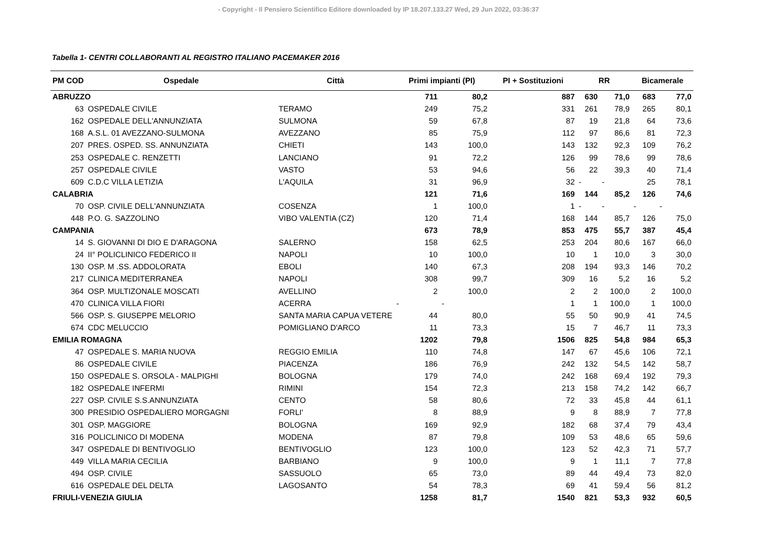- Copyright - Il Pensiero Scientifico Editore downloaded by IP 18.207.133.27 Wed, 29 Jun 2022, 03:36:37
Tabella 1- CENTRI COLLABORANTI AL REGISTRO ITALIANO PACEMAKER 2016
| PM COD | Ospedale | Città | Primi impianti (PI) | | PI + Sostituzioni | RR | | Bicamerale | |
| --- | --- | --- | --- | --- | --- | --- | --- | --- | --- |
| ABRUZZO | | | 711 | 80,2 | 887 | 630 | 71,0 | 683 | 77,0 |
| 63 | OSPEDALE CIVILE | TERAMO | 249 | 75,2 | 331 | 261 | 78,9 | 265 | 80,1 |
| 162 | OSPEDALE DELL'ANNUNZIATA | SULMONA | 59 | 67,8 | 87 | 19 | 21,8 | 64 | 73,6 |
| 168 | A.S.L. 01 AVEZZANO-SULMONA | AVEZZANO | 85 | 75,9 | 112 | 97 | 86,6 | 81 | 72,3 |
| 207 | PRES. OSPED. SS. ANNUNZIATA | CHIETI | 143 | 100,0 | 143 | 132 | 92,3 | 109 | 76,2 |
| 253 | OSPEDALE C. RENZETTI | LANCIANO | 91 | 72,2 | 126 | 99 | 78,6 | 99 | 78,6 |
| 257 | OSPEDALE CIVILE | VASTO | 53 | 94,6 | 56 | 22 | 39,3 | 40 | 71,4 |
| 609 | C.D.C VILLA LETIZIA | L'AQUILA | 31 | 96,9 | 32 | - | - | 25 | 78,1 |
| CALABRIA | | | 121 | 71,6 | 169 | 144 | 85,2 | 126 | 74,6 |
| 70 | OSP. CIVILE DELL'ANNUNZIATA | COSENZA | 1 | 100,0 | 1 | - | - | - | - |
| 448 | P.O. G. SAZZOLINO | VIBO VALENTIA (CZ) | 120 | 71,4 | 168 | 144 | 85,7 | 126 | 75,0 |
| CAMPANIA | | | 673 | 78,9 | 853 | 475 | 55,7 | 387 | 45,4 |
| 14 | S. GIOVANNI DI DIO E D'ARAGONA | SALERNO | 158 | 62,5 | 253 | 204 | 80,6 | 167 | 66,0 |
| 24 | II° POLICLINICO FEDERICO II | NAPOLI | 10 | 100,0 | 10 | 1 | 10,0 | 3 | 30,0 |
| 130 | OSP. M .SS. ADDOLORATA | EBOLI | 140 | 67,3 | 208 | 194 | 93,3 | 146 | 70,2 |
| 217 | CLINICA MEDITERRANEA | NAPOLI | 308 | 99,7 | 309 | 16 | 5,2 | 16 | 5,2 |
| 364 | OSP. MULTIZONALE MOSCATI | AVELLINO | 2 | 100,0 | 2 | 2 | 100,0 | 2 | 100,0 |
| 470 | CLINICA VILLA FIORI | ACERRA | - | - | 1 | 1 | 100,0 | 1 | 100,0 |
| 566 | OSP. S. GIUSEPPE MELORIO | SANTA MARIA CAPUA VETERE | 44 | 80,0 | 55 | 50 | 90,9 | 41 | 74,5 |
| 674 | CDC MELUCCIO | POMIGLIANO D'ARCO | 11 | 73,3 | 15 | 7 | 46,7 | 11 | 73,3 |
| EMILIA ROMAGNA | | | 1202 | 79,8 | 1506 | 825 | 54,8 | 984 | 65,3 |
| 47 | OSPEDALE S. MARIA NUOVA | REGGIO EMILIA | 110 | 74,8 | 147 | 67 | 45,6 | 106 | 72,1 |
| 86 | OSPEDALE CIVILE | PIACENZA | 186 | 76,9 | 242 | 132 | 54,5 | 142 | 58,7 |
| 150 | OSPEDALE S. ORSOLA - MALPIGHI | BOLOGNA | 179 | 74,0 | 242 | 168 | 69,4 | 192 | 79,3 |
| 182 | OSPEDALE INFERMI | RIMINI | 154 | 72,3 | 213 | 158 | 74,2 | 142 | 66,7 |
| 227 | OSP. CIVILE S.S.ANNUNZIATA | CENTO | 58 | 80,6 | 72 | 33 | 45,8 | 44 | 61,1 |
| 300 | PRESIDIO OSPEDALIERO MORGAGNI | FORLI' | 8 | 88,9 | 9 | 8 | 88,9 | 7 | 77,8 |
| 301 | OSP. MAGGIORE | BOLOGNA | 169 | 92,9 | 182 | 68 | 37,4 | 79 | 43,4 |
| 316 | POLICLINICO DI MODENA | MODENA | 87 | 79,8 | 109 | 53 | 48,6 | 65 | 59,6 |
| 347 | OSPEDALE DI BENTIVOGLIO | BENTIVOGLIO | 123 | 100,0 | 123 | 52 | 42,3 | 71 | 57,7 |
| 449 | VILLA MARIA CECILIA | BARBIANO | 9 | 100,0 | 9 | 1 | 11,1 | 7 | 77,8 |
| 494 | OSP. CIVILE | SASSUOLO | 65 | 73,0 | 89 | 44 | 49,4 | 73 | 82,0 |
| 616 | OSPEDALE DEL DELTA | LAGOSANTO | 54 | 78,3 | 69 | 41 | 59,4 | 56 | 81,2 |
| FRIULI-VENEZIA GIULIA | | | 1258 | 81,7 | 1540 | 821 | 53,3 | 932 | 60,5 |